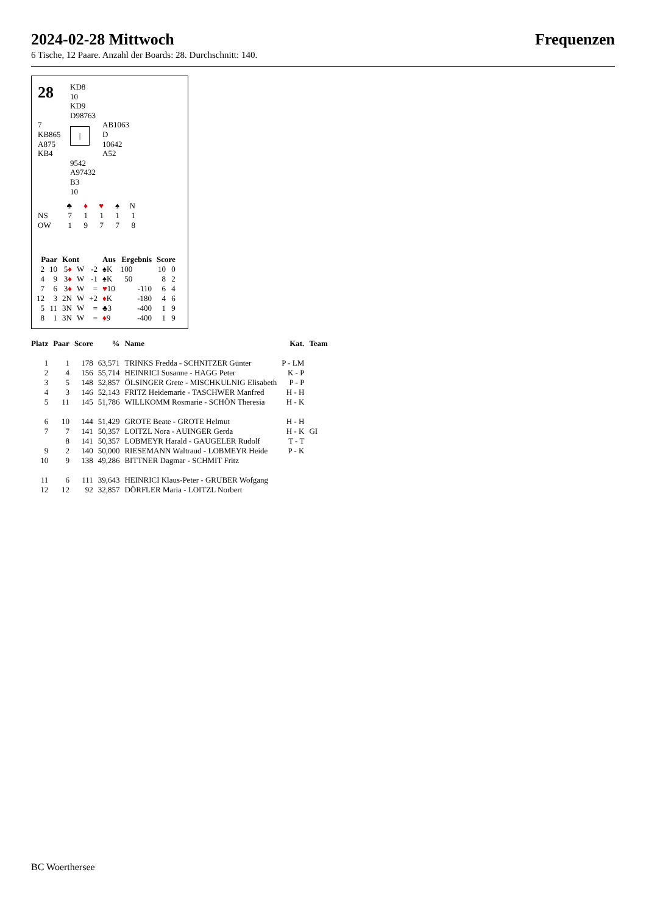2024-02-28 Mittwoch Frequenzen
6 Tische, 12 Paare. Anzahl der Boards: 28. Durchschnitt: 140.
28
KD8
10
KD9
D98763
7
KB865
A875
KB4
|
AB1063
D
10642
A52
9542
A97432
B3
10
| | ♣ | ♦ | ♥ | ♠ | N |
| NS | 7 | 1 | 1 | 1 | 1 |
| OW | 1 | 9 | 7 | 7 | 8 |
| Paar | | Kont | | | Aus | Ergebnis | | Score | |
| --- | --- | --- | --- | --- | --- | --- | --- | --- | --- |
| 2 | 10 | 5 ♦ | W | -2 | ♠K | 100 | | 10 | 0 |
| 4 | 9 | 3 ♦ | W | -1 | ♠K | 50 | | 8 | 2 |
| 7 | 6 | 3 ♦ | W | = | ♥ 10 | | -110 | 6 | 4 |
| 12 | 3 | 2N | W | +2 | ♦ K | | -180 | 4 | 6 |
| 5 | 11 | 3N | W | = | ♣3 | | -400 | 1 | 9 |
| 8 | 1 | 3N | W | = | ♦ 9 | | -400 | 1 | 9 |
| Platz | Paar | Score | % | Name | Kat. | Team |
| --- | --- | --- | --- | --- | --- | --- |
| 1 | 1 | 178 | 63,571 | TRINKS Fredda - SCHNITZER Günter | P - LM | |
| 2 | 4 | 156 | 55,714 | HEINRICI Susanne - HAGG Peter | K - P | |
| 3 | 5 | 148 | 52,857 | ÖLSINGER Grete - MISCHKULNIG Elisabeth | P - P | |
| 4 | 3 | 146 | 52,143 | FRITZ Heidemarie - TASCHWER Manfred | H - H | |
| 5 | 11 | 145 | 51,786 | WILLKOMM Rosmarie - SCHÖN Theresia | H - K | |
| 6 | 10 | 144 | 51,429 | GROTE Beate - GROTE Helmut | H - H | |
| 7 | 7 | 141 | 50,357 | LOITZL Nora - AUINGER Gerda | H - K | GI |
| | 8 | 141 | 50,357 | LOBMEYR Harald - GAUGELER Rudolf | T - T | |
| 9 | 2 | 140 | 50,000 | RIESEMANN Waltraud - LOBMEYR Heide | P - K | |
| 10 | 9 | 138 | 49,286 | BITTNER Dagmar - SCHMIT Fritz | | |
| 11 | 6 | 111 | 39,643 | HEINRICI Klaus-Peter - GRUBER Wofgang | | |
| 12 | 12 | 92 | 32,857 | DÖRFLER Maria - LOITZL Norbert | | |
BC Woerthersee